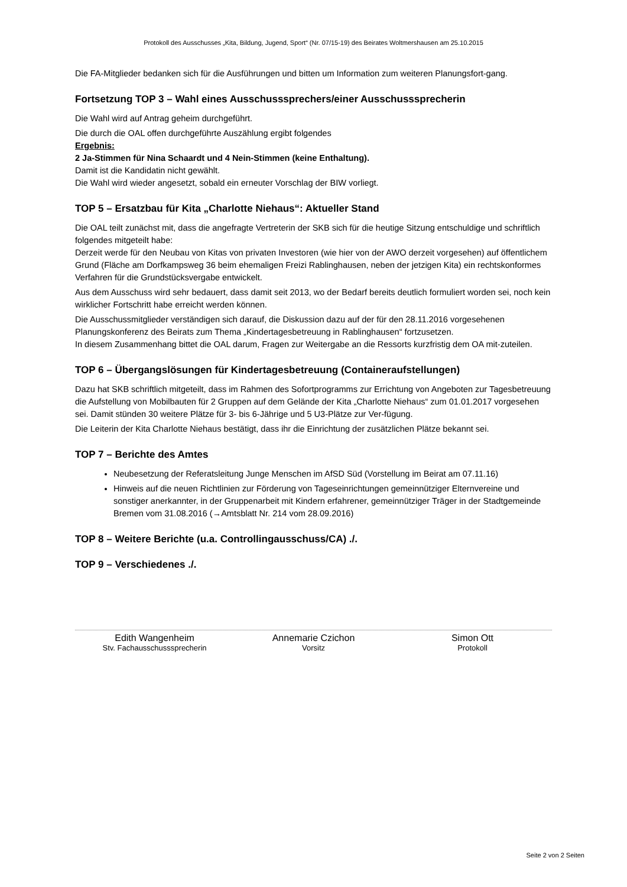Protokoll des Ausschusses „Kita, Bildung, Jugend, Sport“ (Nr. 07/15-19) des Beirates Woltmershausen am 25.10.2015
Die FA-Mitglieder bedanken sich für die Ausführungen und bitten um Information zum weiteren Planungsfort-gang.
Fortsetzung TOP 3 – Wahl eines Ausschusssprechers/einer Ausschusssprecherin
Die Wahl wird auf Antrag geheim durchgeführt.
Die durch die OAL offen durchgeführte Auszählung ergibt folgendes
Ergebnis:
2 Ja-Stimmen für Nina Schaardt und 4 Nein-Stimmen (keine Enthaltung).
Damit ist die Kandidatin nicht gewählt.
Die Wahl wird wieder angesetzt, sobald ein erneuter Vorschlag der BIW vorliegt.
TOP 5 – Ersatzbau für Kita „Charlotte Niehaus“: Aktueller Stand
Die OAL teilt zunächst mit, dass die angefragte Vertreterin der SKB sich für die heutige Sitzung entschuldige und schriftlich folgendes mitgeteilt habe:
Derzeit werde für den Neubau von Kitas von privaten Investoren (wie hier von der AWO derzeit vorgesehen) auf öffentlichem Grund (Fläche am Dorfkampsweg 36 beim ehemaligen Freizi Rablinghausen, neben der jetzigen Kita) ein rechtskonformes Verfahren für die Grundstücksvergabe entwickelt.
Aus dem Ausschuss wird sehr bedauert, dass damit seit 2013, wo der Bedarf bereits deutlich formuliert worden sei, noch kein wirklicher Fortschritt habe erreicht werden können.
Die Ausschussmitglieder verständigen sich darauf, die Diskussion dazu auf der für den 28.11.2016 vorgesehenen Planungskonferenz des Beirats zum Thema „Kindertagesbetreuung in Rablinghausen“ fortzusetzen.
In diesem Zusammenhang bittet die OAL darum, Fragen zur Weitergabe an die Ressorts kurzfristig dem OA mit-zuteilen.
TOP 6 – Übergangslösungen für Kindertagesbetreuung (Containeraufstellungen)
Dazu hat SKB schriftlich mitgeteilt, dass im Rahmen des Sofortprogramms zur Errichtung von Angeboten zur Tagesbetreuung die Aufstellung von Mobilbauten für 2 Gruppen auf dem Gelände der Kita „Charlotte Niehaus“ zum 01.01.2017 vorgesehen sei. Damit stünden 30 weitere Plätze für 3- bis 6-Jährige und 5 U3-Plätze zur Ver-fügung.
Die Leiterin der Kita Charlotte Niehaus bestätigt, dass ihr die Einrichtung der zusätzlichen Plätze bekannt sei.
TOP 7 – Berichte des Amtes
Neubesetzung der Referatsleitung Junge Menschen im AfSD Süd (Vorstellung im Beirat am 07.11.16)
Hinweis auf die neuen Richtlinien zur Förderung von Tageseinrichtungen gemeinnütziger Elternvereine und sonstiger anerkannter, in der Gruppenarbeit mit Kindern erfahrener, gemeinnütziger Träger in der Stadtgemeinde Bremen vom 31.08.2016 (→Amtsblatt Nr. 214 vom 28.09.2016)
TOP 8 – Weitere Berichte (u.a. Controllingausschuss/CA) ./.
TOP 9 – Verschiedenes ./.
Edith Wangenheim
Stv. Fachausschusssprecherin
Annemarie Czichon
Vorsitz
Simon Ott
Protokoll
Seite 2 von 2 Seiten